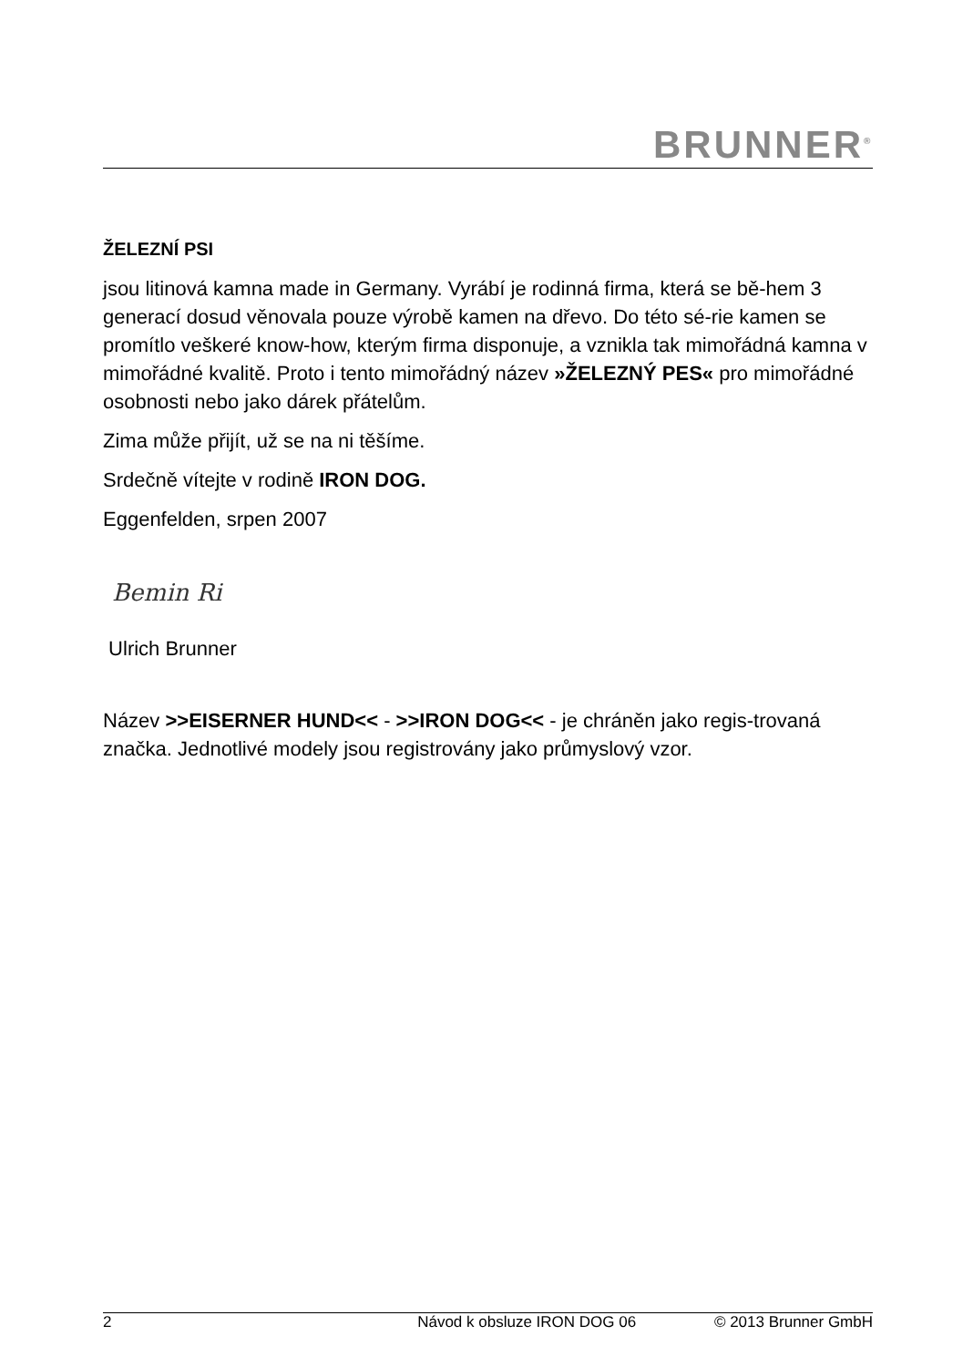BRUNNER<sup>®</sup>
ŽELEZNÍ PSI
jsou litinová kamna made in Germany. Vyrábí je rodinná firma, která se bě-hem 3 generací dosud věnovala pouze výrobě kamen na dřevo. Do této sé-rie kamen se promítlo veškeré know-how, kterým firma disponuje, a vznikla tak mimořádná kamna v mimořádné kvalitě. Proto i tento mimořádný název »ŽELEZNÝ PES« pro mimořádné osobnosti nebo jako dárek přátelům.
Zima může přijít, už se na ni těšíme.
Srdečně vítejte v rodině IRON DOG.
Eggenfelden, srpen 2007
Bemin Ri
Ulrich Brunner
Název >>EISERNER HUND<< - >>IRON DOG<< - je chráněn jako regis-trovaná značka. Jednotlivé modely jsou registrovány jako průmyslový vzor.
2 Návod k obsluze IRON DOG 06 © 2013 Brunner GmbH